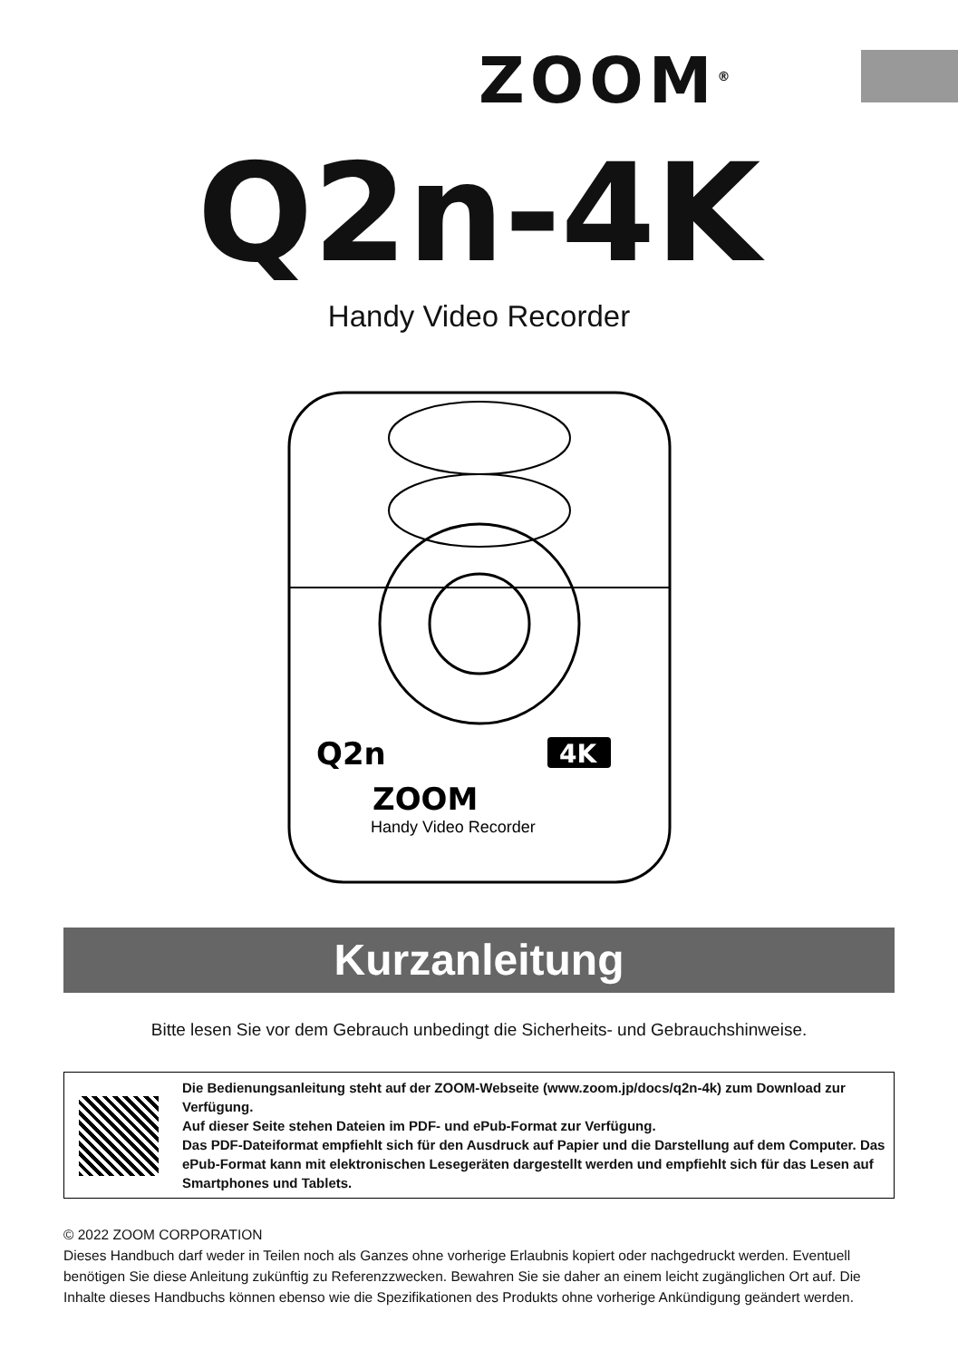ZOOM<sup>®</sup>
Q2n-4K
Handy Video Recorder
Q2n
4K
ZOOM
Handy Video Recorder
Kurzanleitung
Bitte lesen Sie vor dem Gebrauch unbedingt die Sicherheits- und Gebrauchshinweise.
Die Bedienungsanleitung steht auf der ZOOM-Webseite (www.zoom.jp/docs/q2n-4k) zum Download zur Verfügung.
Auf dieser Seite stehen Dateien im PDF- und ePub-Format zur Verfügung.
Das PDF-Dateiformat empfiehlt sich für den Ausdruck auf Papier und die Darstellung auf dem Computer. Das ePub-Format kann mit elektronischen Lesegeräten dargestellt werden und empfiehlt sich für das Lesen auf Smartphones und Tablets.
© 2022 ZOOM CORPORATION
Dieses Handbuch darf weder in Teilen noch als Ganzes ohne vorherige Erlaubnis kopiert oder nachgedruckt werden. Eventuell benötigen Sie diese Anleitung zukünftig zu Referenzzwecken. Bewahren Sie sie daher an einem leicht zugänglichen Ort auf. Die Inhalte dieses Handbuchs können ebenso wie die Spezifikationen des Produkts ohne vorherige Ankündigung geändert werden.